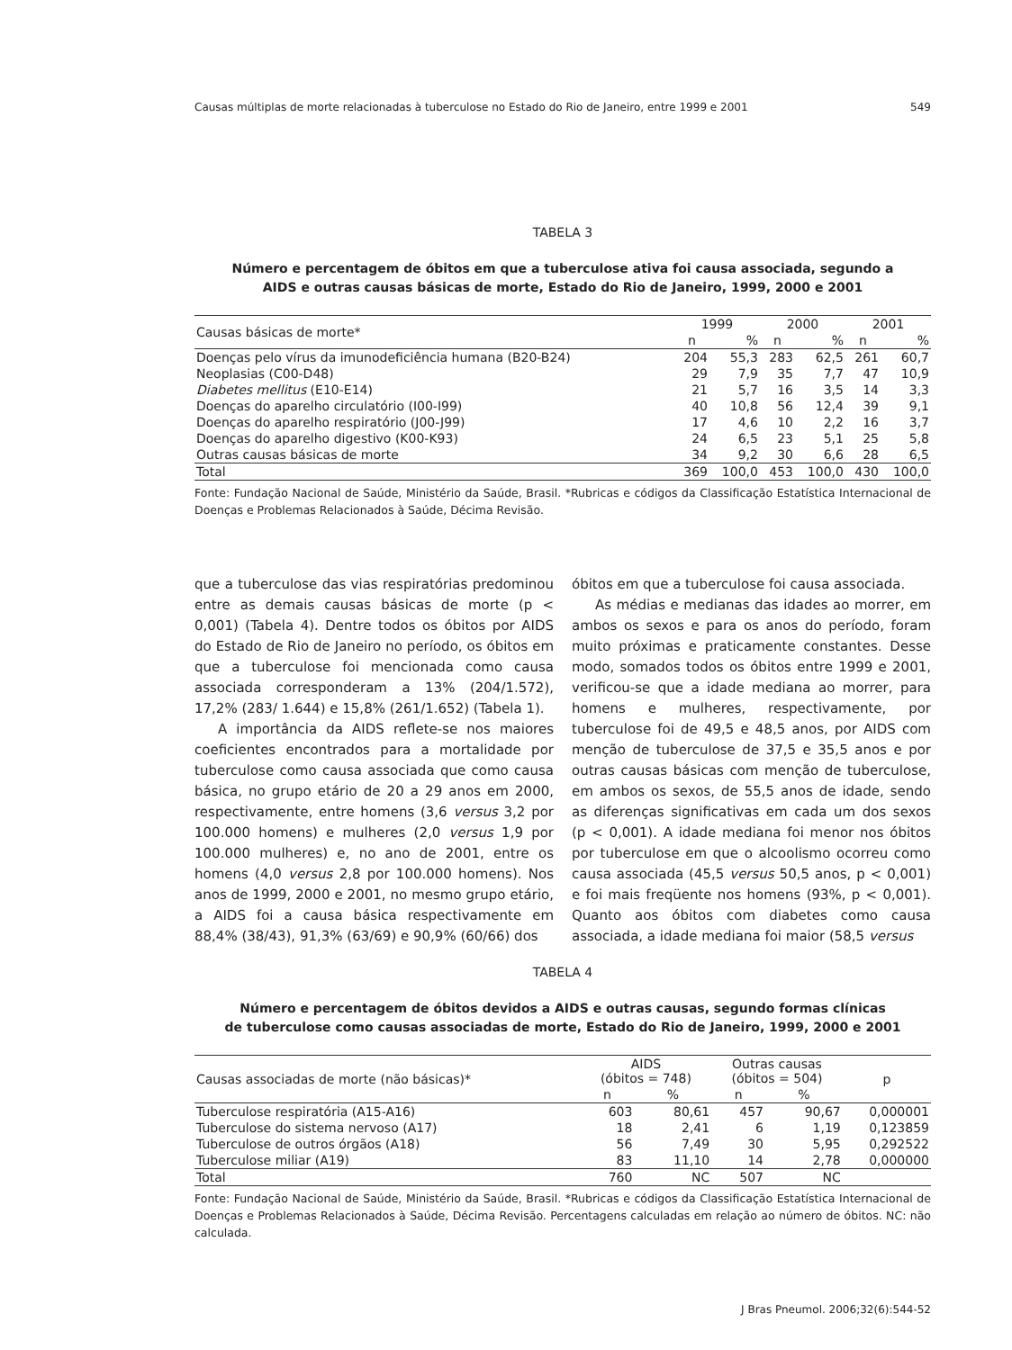Causas múltiplas de morte relacionadas à tuberculose no Estado do Rio de Janeiro, entre 1999 e 2001 549
TABELA 3
Número e percentagem de óbitos em que a tuberculose ativa foi causa associada, segundo a
AIDS e outras causas básicas de morte, Estado do Rio de Janeiro, 1999, 2000 e 2001
| Causas básicas de morte* | 1999 | | 2000 | | 2001 | |
| --- | --- | --- | --- | --- | --- | --- |
| | n | % | n | % | n | % |
| Doenças pelo vírus da imunodeficiência humana (B20-B24) | 204 | 55,3 | 283 | 62,5 | 261 | 60,7 |
| Neoplasias (C00-D48) | 29 | 7,9 | 35 | 7,7 | 47 | 10,9 |
| Diabetes mellitus (E10-E14) | 21 | 5,7 | 16 | 3,5 | 14 | 3,3 |
| Doenças do aparelho circulatório (I00-I99) | 40 | 10,8 | 56 | 12,4 | 39 | 9,1 |
| Doenças do aparelho respiratório (J00-J99) | 17 | 4,6 | 10 | 2,2 | 16 | 3,7 |
| Doenças do aparelho digestivo (K00-K93) | 24 | 6,5 | 23 | 5,1 | 25 | 5,8 |
| Outras causas básicas de morte | 34 | 9,2 | 30 | 6,6 | 28 | 6,5 |
| Total | 369 | 100,0 | 453 | 100,0 | 430 | 100,0 |
Fonte: Fundação Nacional de Saúde, Ministério da Saúde, Brasil. *Rubricas e códigos da Classificação Estatística Internacional de Doenças e Problemas Relacionados à Saúde, Décima Revisão.
que a tuberculose das vias respiratórias predominou entre as demais causas básicas de morte (p < 0,001) (Tabela 4). Dentre todos os óbitos por AIDS do Estado de Rio de Janeiro no período, os óbitos em que a tuberculose foi mencionada como causa associada corresponderam a 13% (204/1.572), 17,2% (283/ 1.644) e 15,8% (261/1.652) (Tabela 1).
A importância da AIDS reflete-se nos maiores coeficientes encontrados para a mortalidade por tuberculose como causa associada que como causa básica, no grupo etário de 20 a 29 anos em 2000, respectivamente, entre homens (3,6 versus 3,2 por 100.000 homens) e mulheres (2,0 versus 1,9 por 100.000 mulheres) e, no ano de 2001, entre os homens (4,0 versus 2,8 por 100.000 homens). Nos anos de 1999, 2000 e 2001, no mesmo grupo etário, a AIDS foi a causa básica respectivamente em 88,4% (38/43), 91,3% (63/69) e 90,9% (60/66) dos
óbitos em que a tuberculose foi causa associada.
As médias e medianas das idades ao morrer, em ambos os sexos e para os anos do período, foram muito próximas e praticamente constantes. Desse modo, somados todos os óbitos entre 1999 e 2001, verificou-se que a idade mediana ao morrer, para homens e mulheres, respectivamente, por tuberculose foi de 49,5 e 48,5 anos, por AIDS com menção de tuberculose de 37,5 e 35,5 anos e por outras causas básicas com menção de tuberculose, em ambos os sexos, de 55,5 anos de idade, sendo as diferenças significativas em cada um dos sexos (p < 0,001). A idade mediana foi menor nos óbitos por tuberculose em que o alcoolismo ocorreu como causa associada (45,5 versus 50,5 anos, p < 0,001) e foi mais freqüente nos homens (93%, p < 0,001). Quanto aos óbitos com diabetes como causa associada, a idade mediana foi maior (58,5 versus
TABELA 4
Número e percentagem de óbitos devidos a AIDS e outras causas, segundo formas clínicas
de tuberculose como causas associadas de morte, Estado do Rio de Janeiro, 1999, 2000 e 2001
| Causas associadas de morte (não básicas)* | AIDS (óbitos = 748) | | Outras causas (óbitos = 504) | | p |
| --- | --- | --- | --- | --- | --- |
| | n | % | n | % | |
| Tuberculose respiratória (A15-A16) | 603 | 80,61 | 457 | 90,67 | 0,000001 |
| Tuberculose do sistema nervoso (A17) | 18 | 2,41 | 6 | 1,19 | 0,123859 |
| Tuberculose de outros órgãos (A18) | 56 | 7,49 | 30 | 5,95 | 0,292522 |
| Tuberculose miliar (A19) | 83 | 11,10 | 14 | 2,78 | 0,000000 |
| Total | 760 | NC | 507 | NC | |
Fonte: Fundação Nacional de Saúde, Ministério da Saúde, Brasil. *Rubricas e códigos da Classificação Estatística Internacional de Doenças e Problemas Relacionados à Saúde, Décima Revisão. Percentagens calculadas em relação ao número de óbitos. NC: não calculada.
J Bras Pneumol. 2006;32(6):544-52